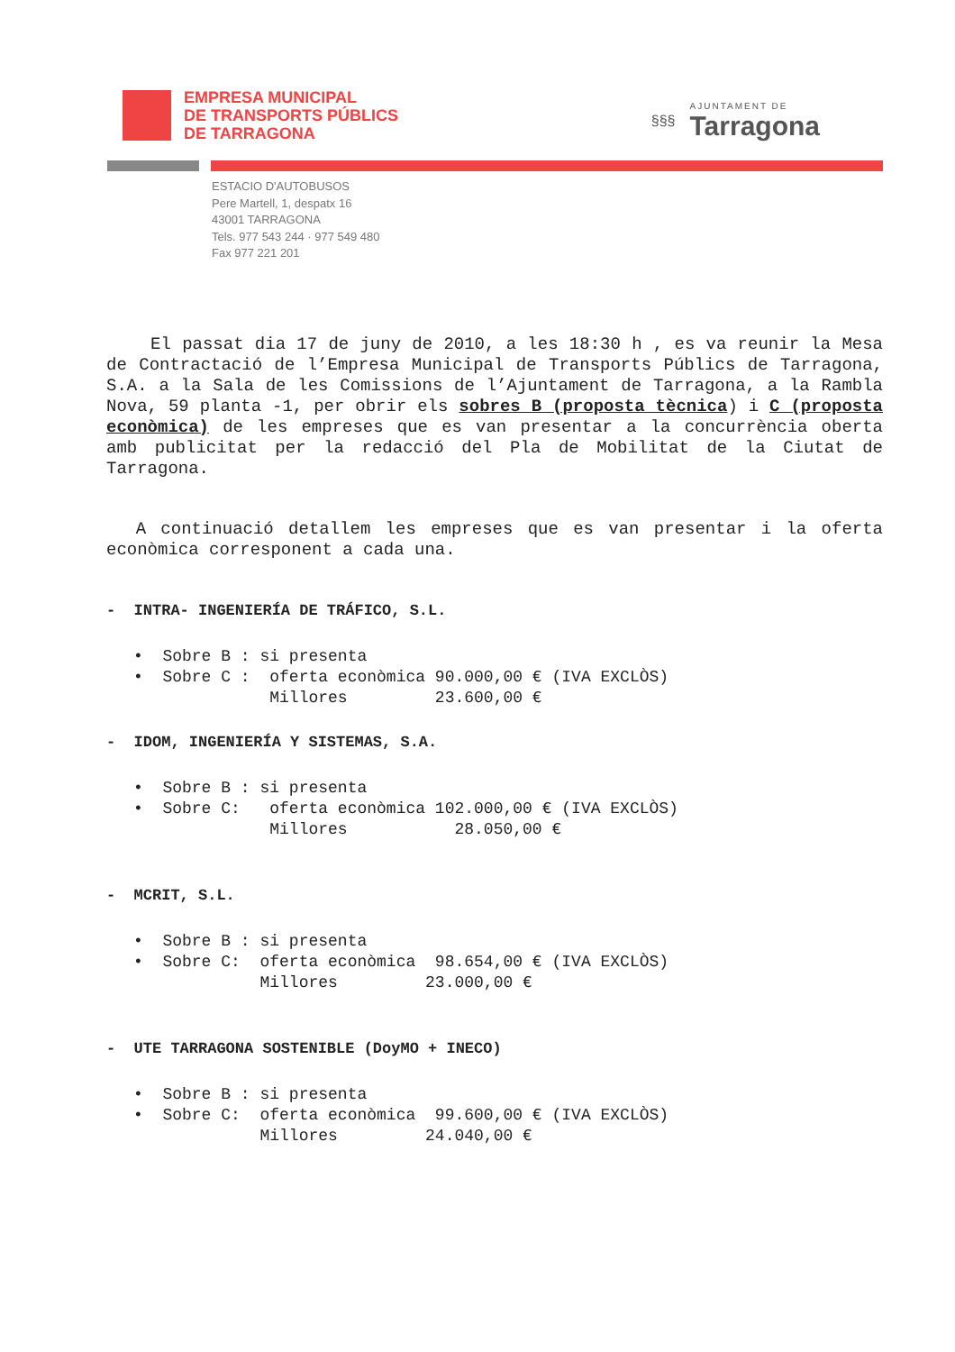EMPRESA MUNICIPAL
DE TRANSPORTS PÚBLICS
DE TARRAGONA
§§§
AJUNTAMENT DE
Tarragona
ESTACIO D'AUTOBUSOS
Pere Martell, 1, despatx 16
43001 TARRAGONA
Tels. 977 543 244 · 977 549 480
Fax 977 221 201
El passat dia 17 de juny de 2010, a les 18:30 h , es va reunir la Mesa de Contractació de l’Empresa Municipal de Transports Públics de Tarragona, S.A. a la Sala de les Comissions de l’Ajuntament de Tarragona, a la Rambla Nova, 59 planta -1, per obrir els sobres B (proposta tècnica) i C (proposta econòmica) de les empreses que es van presentar a la concurrència oberta amb publicitat per la redacció del Pla de Mobilitat de la Ciutat de Tarragona.
A continuació detallem les empreses que es van presentar i la oferta econòmica corresponent a cada una.
- INTRA- INGENIERÍA DE TRÁFICO, S.L.
• Sobre B : si presenta • Sobre C : oferta econòmica 90.000,00 € (IVA EXCLÒS) Millores 23.600,00 €
- IDOM, INGENIERÍA Y SISTEMAS, S.A.
• Sobre B : si presenta • Sobre C: oferta econòmica 102.000,00 € (IVA EXCLÒS) Millores 28.050,00 €
- MCRIT, S.L.
• Sobre B : si presenta • Sobre C: oferta econòmica 98.654,00 € (IVA EXCLÒS) Millores 23.000,00 €
- UTE TARRAGONA SOSTENIBLE (DoyMO + INECO)
• Sobre B : si presenta • Sobre C: oferta econòmica 99.600,00 € (IVA EXCLÒS) Millores 24.040,00 €